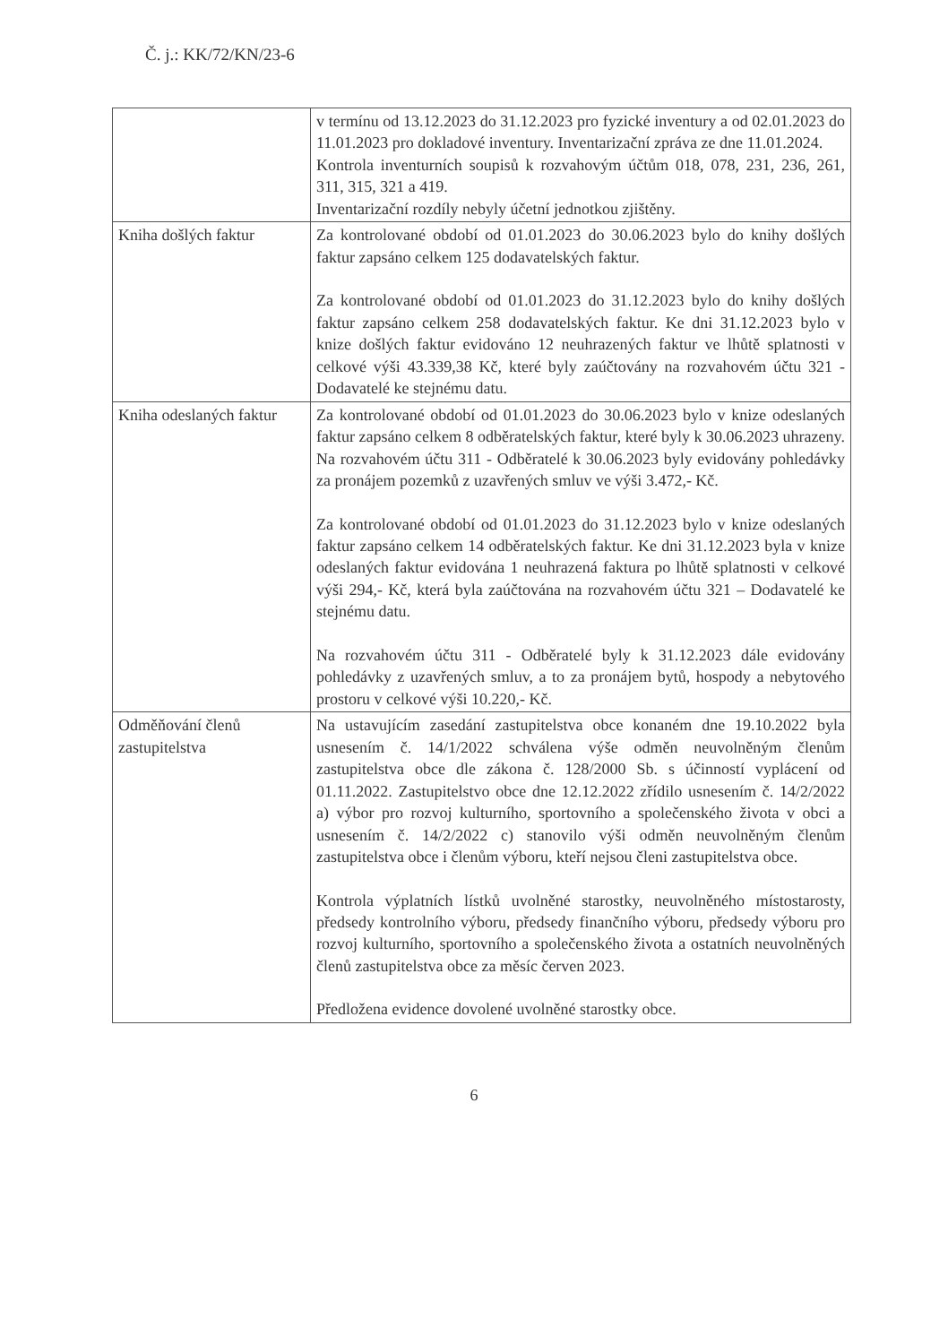Č. j.: KK/72/KN/23-6
| | v termínu od 13.12.2023 do 31.12.2023 pro fyzické inventury a od 02.01.2023 do 11.01.2023 pro dokladové inventury. Inventarizační zpráva ze dne 11.01.2024. Kontrola inventurních soupisů k rozvahovým účtům 018, 078, 231, 236, 261, 311, 315, 321 a 419. Inventarizační rozdíly nebyly účetní jednotkou zjištěny. |
| Kniha došlých faktur | Za kontrolované období od 01.01.2023 do 30.06.2023 bylo do knihy došlých faktur zapsáno celkem 125 dodavatelských faktur. Za kontrolované období od 01.01.2023 do 31.12.2023 bylo do knihy došlých faktur zapsáno celkem 258 dodavatelských faktur. Ke dni 31.12.2023 bylo v knize došlých faktur evidováno 12 neuhrazených faktur ve lhůtě splatnosti v celkové výši 43.339,38 Kč, které byly zaúčtovány na rozvahovém účtu 321 - Dodavatelé ke stejnému datu. |
| Kniha odeslaných faktur | Za kontrolované období od 01.01.2023 do 30.06.2023 bylo v knize odeslaných faktur zapsáno celkem 8 odběratelských faktur, které byly k 30.06.2023 uhrazeny. Na rozvahovém účtu 311 - Odběratelé k 30.06.2023 byly evidovány pohledávky za pronájem pozemků z uzavřených smluv ve výši 3.472,- Kč. Za kontrolované období od 01.01.2023 do 31.12.2023 bylo v knize odeslaných faktur zapsáno celkem 14 odběratelských faktur. Ke dni 31.12.2023 byla v knize odeslaných faktur evidována 1 neuhrazená faktura po lhůtě splatnosti v celkové výši 294,- Kč, která byla zaúčtována na rozvahovém účtu 321 – Dodavatelé ke stejnému datu. Na rozvahovém účtu 311 - Odběratelé byly k 31.12.2023 dále evidovány pohledávky z uzavřených smluv, a to za pronájem bytů, hospody a nebytového prostoru v celkové výši 10.220,- Kč. |
| Odměňování členů zastupitelstva | Na ustavujícím zasedání zastupitelstva obce konaném dne 19.10.2022 byla usnesením č. 14/1/2022 schválena výše odměn neuvolněným členům zastupitelstva obce dle zákona č. 128/2000 Sb. s účinností vyplácení od 01.11.2022. Zastupitelstvo obce dne 12.12.2022 zřídilo usnesením č. 14/2/2022 a) výbor pro rozvoj kulturního, sportovního a společenského života v obci a usnesením č. 14/2/2022 c) stanovilo výši odměn neuvolněným členům zastupitelstva obce i členům výboru, kteří nejsou členi zastupitelstva obce. Kontrola výplatních lístků uvolněné starostky, neuvolněného místostarosty, předsedy kontrolního výboru, předsedy finančního výboru, předsedy výboru pro rozvoj kulturního, sportovního a společenského života a ostatních neuvolněných členů zastupitelstva obce za měsíc červen 2023. Předložena evidence dovolené uvolněné starostky obce. |
6